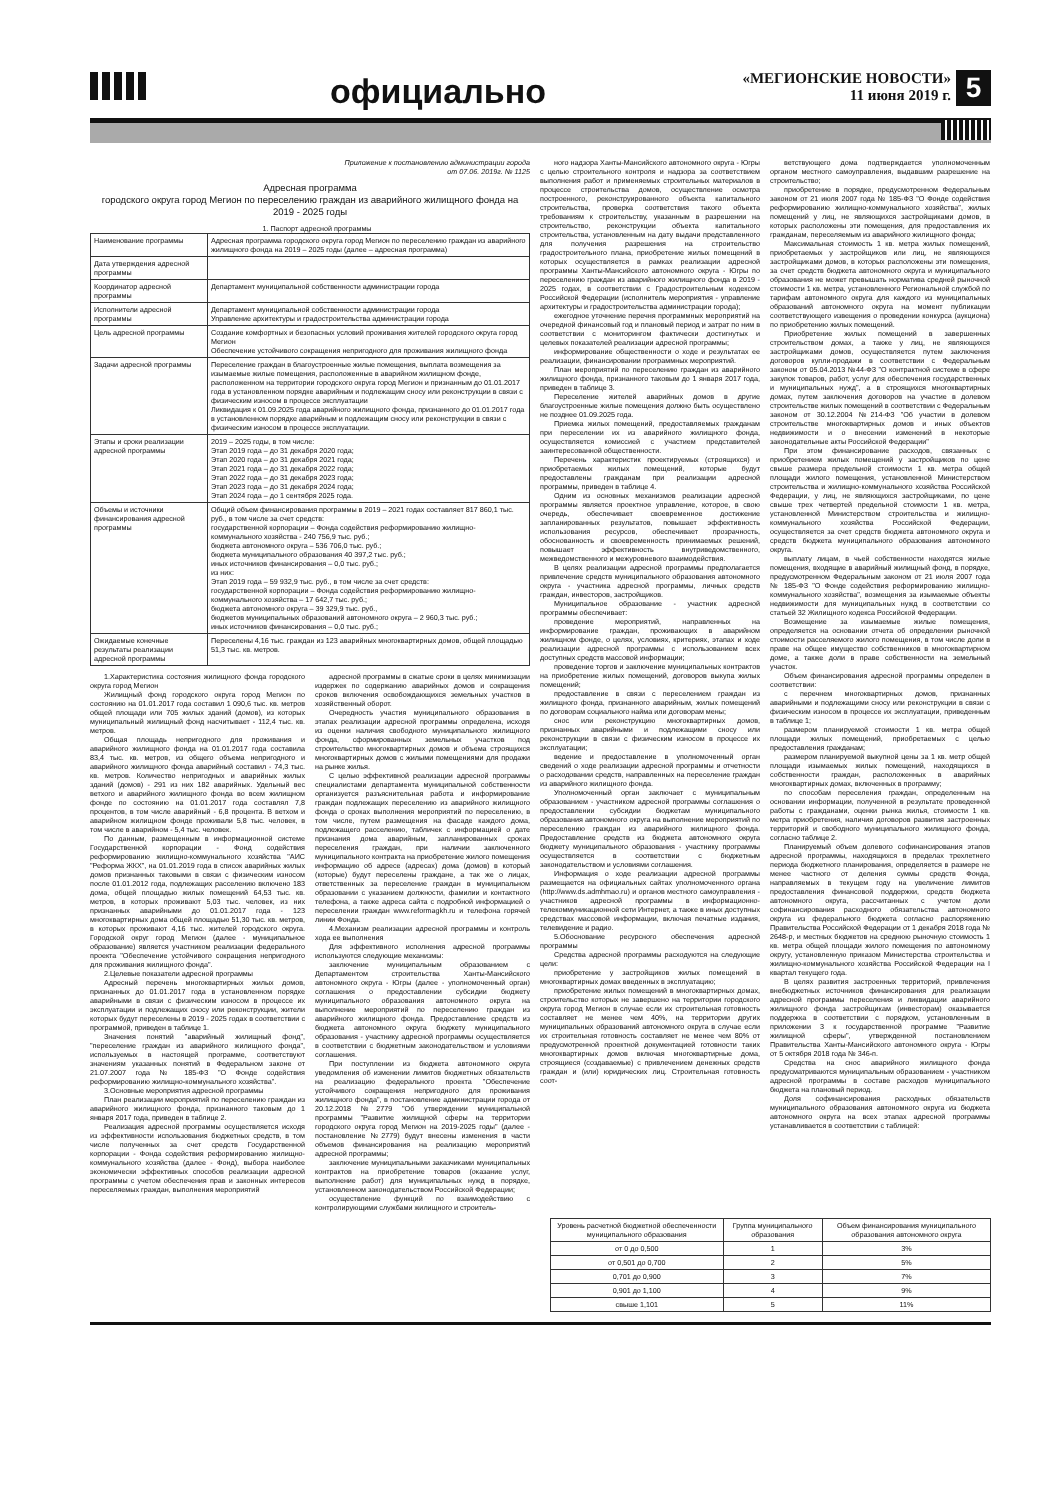официально
«МЕГИОНСКИЕ НОВОСТИ»
11 июня 2019 г.
5
Приложение к постановлению администрации города
от 07.06. 2019г. № 1125
Адресная программа
городского округа город Мегион по переселению граждан из аварийного жилищного фонда на 2019 - 2025 годы
1. Паспорт адресной программы
| Наименование программы | Адресная программа городского округа город Мегион по переселению граждан из аварийного жилищного фонда на 2019 – 2025 годы (далее – адресная программа) |
| Дата утверждения адресной программы | |
| Координатор адресной программы | Департамент муниципальной собственности администрации города |
| Исполнители адресной программы | Департамент муниципальной собственности администрации города Управление архитектуры и градостроительства администрации города |
| Цель адресной программы | Создание комфортных и безопасных условий проживания жителей городского округа город Мегион Обеспечение устойчивого сокращения непригодного для проживания жилищного фонда |
| Задачи адресной программы | Переселение граждан в благоустроенные жилые помещения, выплата возмещения за изымаемые жилые помещения, расположенные в аварийном жилищном фонде, расположенном на территории городского округа город Мегион и признанным до 01.01.2017 года в установленном порядке аварийным и подлежащим сносу или реконструкции в связи с физическим износом в процессе эксплуатации Ликвидация к 01.09.2025 года аварийного жилищного фонда, признанного до 01.01.2017 года в установленном порядке аварийным и подлежащим сносу или реконструкции в связи с физическим износом в процессе эксплуатации. |
| Этапы и сроки реализации адресной программы | 2019 – 2025 годы, в том числе: Этап 2019 года – до 31 декабря 2020 года; Этап 2020 года – до 31 декабря 2021 года; Этап 2021 года – до 31 декабря 2022 года; Этап 2022 года – до 31 декабря 2023 года; Этап 2023 года – до 31 декабря 2024 года; Этап 2024 года – до 1 сентября 2025 года. |
| Объемы и источники финансирования адресной программы | Общий объем финансирования программы в 2019 – 2021 годах составляет 817 860,1 тыс. руб., в том числе за счет средств: государственной корпорации – Фонда содействия реформированию жилищно-коммунального хозяйства - 240 756,9 тыс. руб.; бюджета автономного округа – 536 706,0 тыс. руб.; бюджета муниципального образования 40 397,2 тыс. руб.; иных источников финансирования – 0,0 тыс. руб.; из них: Этап 2019 года – 59 932,9 тыс. руб., в том числе за счет средств: государственной корпорации – Фонда содействия реформированию жилищно-коммунального хозяйства – 17 642,7 тыс. руб.; бюджета автономного округа – 39 329,9 тыс. руб., бюджетов муниципальных образований автономного округа – 2 960,3 тыс. руб.; иных источников финансирования – 0,0 тыс. руб.; |
| Ожидаемые конечные результаты реализации адресной программы | Переселены 4,16 тыс. граждан из 123 аварийных многоквартирных домов, общей площадью 51,3 тыс. кв. метров. |
1.Характеристика состояния жилищного фонда городского округа город Мегион
Жилищный фонд городского округа город Мегион по состоянию на 01.01.2017 года составил 1 090,6 тыс. кв. метров общей площади или 705 жилых зданий (домов), из которых муниципальный жилищный фонд насчитывает - 112,4 тыс. кв. метров.
Общая площадь непригодного для проживания и аварийного жилищного фонда на 01.01.2017 года составила 83,4 тыс. кв. метров, из общего объема непригодного и аварийного жилищного фонда аварийный составил - 74,3 тыс. кв. метров. Количество непригодных и аварийных жилых зданий (домов) - 291 из них 182 аварийных. Удельный вес ветхого и аварийного жилищного фонда во всем жилищном фонде по состоянию на 01.01.2017 года составлял 7,8 процентов, в том числе аварийный - 6,8 процента. В ветхом и аварийном жилищном фонде проживали 5,8 тыс. человек, в том числе в аварийном - 5,4 тыс. человек.
По данным, размещенным в информационной системе Государственной корпорации - Фонд содействия реформированию жилищно-коммунального хозяйства "АИС "Реформа ЖКХ", на 01.01.2019 года в список аварийных жилых домов признанных таковыми в связи с физическим износом после 01.01.2012 года, подлежащих расселению включено 183 дома, общей площадью жилых помещений 64,53 тыс. кв. метров, в которых проживают 5,03 тыс. человек, из них признанных аварийными до 01.01.2017 года - 123 многоквартирных дома общей площадью 51,30 тыс. кв. метров, в которых проживают 4,16 тыс. жителей городского округа. Городской округ город Мегион (далее - муниципальное образование) является участником реализации федерального проекта "Обеспечение устойчивого сокращения непригодного для проживания жилищного фонда".
2.Целевые показатели адресной программы
Адресный перечень многоквартирных жилых домов, признанных до 01.01.2017 года в установленном порядке аварийными в связи с физическим износом в процессе их эксплуатации и подлежащих сносу или реконструкции, жители которых будут переселены в 2019 - 2025 годах в соответствии с программой, приведен в таблице 1.
Значения понятий "аварийный жилищный фонд", "переселение граждан из аварийного жилищного фонда", используемых в настоящей программе, соответствуют значениям указанных понятий в Федеральном законе от 21.07.2007 года № 185-ФЗ "О Фонде содействия реформированию жилищно-коммунального хозяйства".
3.Основные мероприятия адресной программы
План реализации мероприятий по переселению граждан из аварийного жилищного фонда, признанного таковым до 1 января 2017 года, приведен в таблице 2.
Реализация адресной программы осуществляется исходя из эффективности использования бюджетных средств, в том числе полученных за счет средств Государственной корпорации - Фонда содействия реформированию жилищно-коммунального хозяйства (далее - Фонд), выбора наиболее экономически эффективных способов реализации адресной программы с учетом обеспечения прав и законных интересов переселяемых граждан, выполнения мероприятий
адресной программы в сжатые сроки в целях минимизации издержек по содержанию аварийных домов и сокращения сроков включения освобождающихся земельных участков в хозяйственный оборот.
Очередность участия муниципального образования в этапах реализации адресной программы определена, исходя из оценки наличия свободного муниципального жилищного фонда, сформированных земельных участков под строительство многоквартирных домов и объема строящихся многоквартирных домов с жилыми помещениями для продажи на рынке жилья.
С целью эффективной реализации адресной программы специалистами департамента муниципальной собственности организуется разъяснительная работа и информирование граждан подлежащих переселению из аварийного жилищного фонда о сроках выполнения мероприятий по переселению, в том числе, путем размещения на фасаде каждого дома, подлежащего расселению, табличек с информацией о дате признания дома аварийным, запланированных сроках переселения граждан, при наличии заключенного муниципального контракта на приобретение жилого помещения информацию об адресе (адресах) дома (домов) в который (которые) будут переселены граждане, а так же о лицах, ответственных за переселение граждан в муниципальном образовании с указанием должности, фамилии и контактного телефона, а также адреса сайта с подробной информацией о переселении граждан www.reformagkh.ru и телефона горячей линии Фонда.
4.Механизм реализации адресной программы и контроль хода ее выполнения
Для эффективного исполнения адресной программы используются следующие механизмы:
заключение муниципальным образованием с Департаментом строительства Ханты-Мансийского автономного округа - Югры (далее - уполномоченный орган) соглашения о предоставлении субсидии бюджету муниципального образования автономного округа на выполнение мероприятий по переселению граждан из аварийного жилищного фонда. Предоставление средств из бюджета автономного округа бюджету муниципального образования - участнику адресной программы осуществляется в соответствии с бюджетным законодательством и условиями соглашения.
При поступлении из бюджета автономного округа уведомления об изменении лимитов бюджетных обязательств на реализацию федерального проекта "Обеспечение устойчивого сокращения непригодного для проживания жилищного фонда", в постановление администрации города от 20.12.2018 №2779 "Об утверждении муниципальной программы "Развитие жилищной сферы на территории городского округа город Мегион на 2019-2025 годы" (далее - постановление №2779) будут внесены изменения в части объемов финансирования на реализацию мероприятий адресной программы;
заключение муниципальными заказчиками муниципальных контрактов на приобретение товаров (оказание услуг, выполнение работ) для муниципальных нужд в порядке, установленном законодательством Российской Федерации;
осуществление функций по взаимодействию с контролирующими службами жилищного и строитель-
ного надзора Ханты-Мансийского автономного округа - Югры с целью строительного контроля и надзора за соответствием выполнения работ и применяемых строительных материалов в процессе строительства домов, осуществление осмотра построенного, реконструированного объекта капитального строительства, проверка соответствия такого объекта требованиям к строительству, указанным в разрешении на строительство, реконструкции объекта капитального строительства, установленным на дату выдачи представленного для получения разрешения на строительство градостроительного плана, приобретение жилых помещений в которых осуществляется в рамках реализации адресной программы Ханты-Мансийского автономного округа - Югры по переселению граждан из аварийного жилищного фонда в 2019 - 2025 годах, в соответствии с Градостроительным кодексом Российской Федерации (исполнитель мероприятия - управление архитектуры и градостроительства администрации города);
ежегодное уточнение перечня программных мероприятий на очередной финансовый год и плановый период и затрат по ним в соответствии с мониторингом фактически достигнутых и целевых показателей реализации адресной программы;
информирование общественности о ходе и результатах ее реализации, финансировании программных мероприятий.
План мероприятий по переселению граждан из аварийного жилищного фонда, признанного таковым до 1 января 2017 года, приведен в таблице 3.
Переселение жителей аварийных домов в другие благоустроенные жилые помещения должно быть осуществлено не позднее 01.09.2025 года.
Приемка жилых помещений, предоставляемых гражданам при переселении их из аварийного жилищного фонда, осуществляется комиссией с участием представителей заинтересованной общественности.
Перечень характеристик проектируемых (строящихся) и приобретаемых жилых помещений, которые будут предоставлены гражданам при реализации адресной программы, приведен в таблице 4.
Одним из основных механизмов реализации адресной программы является проектное управление, которое, в свою очередь, обеспечивает своевременное достижение запланированных результатов, повышает эффективность использования ресурсов, обеспечивает прозрачность, обоснованность и своевременность принимаемых решений, повышает эффективность внутриведомственного, межведомственного и межуровневого взаимодействия.
В целях реализации адресной программы предполагается привлечение средств муниципального образования автономного округа - участника адресной программы, личных средств граждан, инвесторов, застройщиков.
Муниципальное образование - участник адресной программы обеспечивает:
проведение мероприятий, направленных на информирование граждан, проживающих в аварийном жилищном фонде, о целях, условиях, критериях, этапах и ходе реализации адресной программы с использованием всех доступных средств массовой информации;
проведение торгов и заключение муниципальных контрактов на приобретение жилых помещений, договоров выкупа жилых помещений;
предоставление в связи с переселением граждан из жилищного фонда, признанного аварийным, жилых помещений по договорам социального найма или договорам мены;
снос или реконструкцию многоквартирных домов, признанных аварийными и подлежащими сносу или реконструкции в связи с физическим износом в процессе их эксплуатации;
ведение и предоставление в уполномоченный орган сведений о ходе реализации адресной программы и отчетности о расходовании средств, направленных на переселение граждан из аварийного жилищного фонда.
Уполномоченный орган заключает с муниципальным образованием - участником адресной программы соглашения о предоставлении субсидии бюджетам муниципального образования автономного округа на выполнение мероприятий по переселению граждан из аварийного жилищного фонда. Предоставление средств из бюджета автономного округа бюджету муниципального образования - участнику программы осуществляется в соответствии с бюджетным законодательством и условиями соглашения.
Информация о ходе реализации адресной программы размещается на официальных сайтах уполномоченного органа (http://www.ds.admhmao.ru) и органов местного самоуправления - участников адресной программы в информационно-телекоммуникационной сети Интернет, а также в иных доступных средствах массовой информации, включая печатные издания, телевидение и радио.
5.Обоснование ресурсного обеспечения адресной программы
Средства адресной программы расходуются на следующие цели:
приобретение у застройщиков жилых помещений в многоквартирных домах введенных в эксплуатацию;
приобретение жилых помещений в многоквартирных домах, строительство которых не завершено на территории городского округа город Мегион в случае если их строительная готовность составляет не менее чем 40%, на территории других муниципальных образований автономного округа в случае если их строительная готовность составляет не менее чем 80% от предусмотренной проектной документацией готовности таких многоквартирных домов включая многоквартирные дома, строящиеся (создаваемые) с привлечением денежных средств граждан и (или) юридических лиц. Строительная готовность соот-
ветствующего дома подтверждается уполномоченным органом местного самоуправления, выдавшим разрешение на строительство;
приобретение в порядке, предусмотренном Федеральным законом от 21 июля 2007 года № 185-ФЗ "О Фонде содействия реформированию жилищно-коммунального хозяйства", жилых помещений у лиц, не являющихся застройщиками домов, в которых расположены эти помещения, для предоставления их гражданам, переселяемым из аварийного жилищного фонда;
Максимальная стоимость 1 кв. метра жилых помещений, приобретаемых у застройщиков или лиц, не являющихся застройщиками домов, в которых расположены эти помещения, за счет средств бюджета автономного округа и муниципального образования не может превышать норматива средней рыночной стоимости 1 кв. метра, установленного Региональной службой по тарифам автономного округа для каждого из муниципальных образований автономного округа на момент публикации соответствующего извещения о проведении конкурса (аукциона) по приобретению жилых помещений.
Приобретение жилых помещений в завершенных строительством домах, а также у лиц, не являющихся застройщиками домов, осуществляется путем заключения договоров купли-продажи в соответствии с Федеральным законом от 05.04.2013 №44-ФЗ "О контрактной системе в сфере закупок товаров, работ, услуг для обеспечения государственных и муниципальных нужд", а в строящихся многоквартирных домах, путем заключения договоров на участие в долевом строительстве жилых помещений в соответствии с Федеральным законом от 30.12.2004 №214-ФЗ "Об участии в долевом строительстве многоквартирных домов и иных объектов недвижимости и о внесении изменений в некоторые законодательные акты Российской Федерации"
При этом финансирование расходов, связанных с приобретением жилых помещений у застройщиков по цене свыше размера предельной стоимости 1 кв. метра общей площади жилого помещения, установленной Министерством строительства и жилищно-коммунального хозяйства Российской Федерации, у лиц, не являющихся застройщиками, по цене свыше трех четвертей предельной стоимости 1 кв. метра, установленной Министерством строительства и жилищно-коммунального хозяйства Российской Федерации, осуществляется за счет средств бюджета автономного округа и средств бюджета муниципального образования автономного округа.
выплату лицам, в чьей собственности находятся жилые помещения, входящие в аварийный жилищный фонд, в порядке, предусмотренном Федеральным законом от 21 июля 2007 года № 185-ФЗ "О Фонде содействия реформированию жилищно-коммунального хозяйства", возмещения за изымаемые объекты недвижимости для муниципальных нужд в соответствии со статьей 32 Жилищного кодекса Российской Федерации.
Возмещение за изымаемые жилые помещения, определяется на основании отчета об определении рыночной стоимости расселяемого жилого помещения, в том числе доли в праве на общее имущество собственников в многоквартирном доме, а также доли в праве собственности на земельный участок.
Объем финансирования адресной программы определен в соответствии:
с перечнем многоквартирных домов, признанных аварийными и подлежащими сносу или реконструкции в связи с физическим износом в процессе их эксплуатации, приведенным в таблице 1;
размером планируемой стоимости 1 кв. метра общей площади жилых помещений, приобретаемых с целью предоставления гражданам;
размером планируемой выкупной цены за 1 кв. метр общей площади изымаемых жилых помещений, находящихся в собственности граждан, расположенных в аварийных многоквартирных домах, включенных в программу;
по способам переселения граждан, определенным на основании информации, полученной в результате проведенной работы с гражданами, оценки рынка жилья, стоимости 1 кв. метра приобретения, наличия договоров развития застроенных территорий и свободного муниципального жилищного фонда, согласно таблице 2.
Планируемый объем долевого софинансирования этапов адресной программы, находящихся в пределах трехлетнего периода бюджетного планирования, определяется в размере не менее частного от деления суммы средств Фонда, направляемых в текущем году на увеличение лимитов предоставления финансовой поддержки, средств бюджета автономного округа, рассчитанных с учетом доли софинансирования расходного обязательства автономного округа из федерального бюджета согласно распоряжению Правительства Российской Федерации от 1 декабря 2018 года № 2648-р, и местных бюджетов на среднюю рыночную стоимость 1 кв. метра общей площади жилого помещения по автономному округу, установленную приказом Министерства строительства и жилищно-коммунального хозяйства Российской Федерации на I квартал текущего года.
В целях развития застроенных территорий, привлечения внебюджетных источников финансирования для реализации адресной программы переселения и ликвидации аварийного жилищного фонда застройщикам (инвесторам) оказывается поддержка в соответствии с порядком, установленным в приложении 3 к государственной программе "Развитие жилищной сферы", утвержденной постановлением Правительства Ханты-Мансийского автономного округа - Югры от 5 октября 2018 года № 346-п.
Средства на снос аварийного жилищного фонда предусматриваются муниципальным образованием - участником адресной программы в составе расходов муниципального бюджета на плановый период.
Доля софинансирования расходных обязательств муниципального образования автономного округа из бюджета автономного округа на всех этапах адресной программы устанавливается в соответствии с таблицей:
| Уровень расчетной бюджетной обеспеченности муниципального образования | Группа муниципального образования | Объем финансирования муниципального образования автономного округа |
| --- | --- | --- |
| от 0 до 0,500 | 1 | 3% |
| от 0,501 до 0,700 | 2 | 5% |
| 0,701 до 0,900 | 3 | 7% |
| 0,901 до 1,100 | 4 | 9% |
| свыше 1,101 | 5 | 11% |